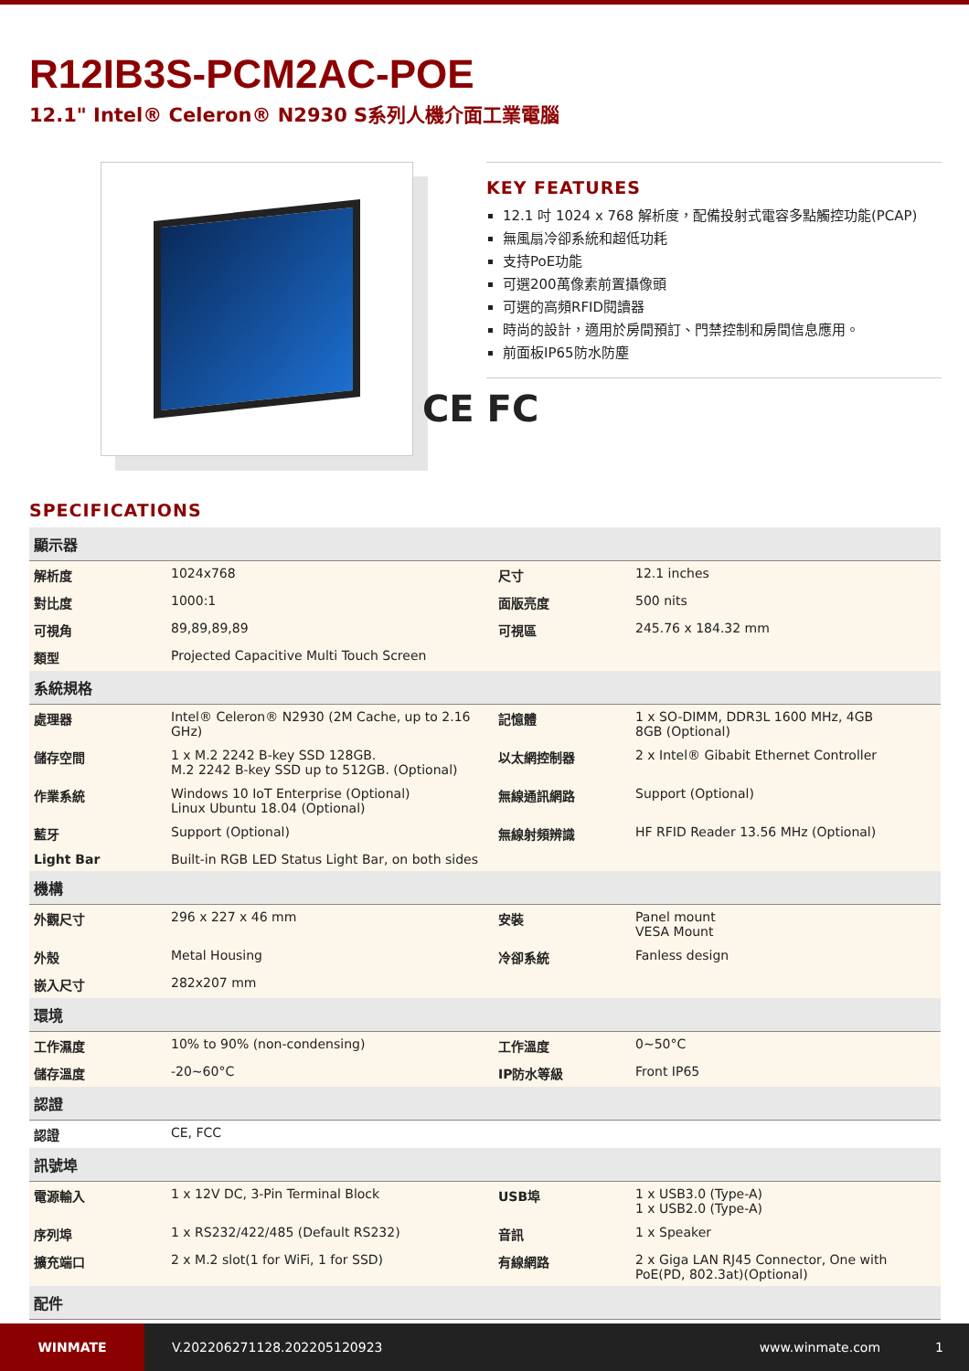R12IB3S-PCM2AC-POE
12.1" Intel® Celeron® N2930 S系列人機介面工業電腦
KEY FEATURES
12.1 吋 1024 x 768 解析度，配備投射式電容多點觸控功能(PCAP)
無風扇冷卻系統和超低功耗
支持PoE功能
可選200萬像素前置攝像頭
可選的高頻RFID閱讀器
時尚的設計，適用於房間預訂、門禁控制和房間信息應用。
前面板IP65防水防塵
CE FC
SPECIFICATIONS
| 顯示器 | | | |
| --- | --- | --- | --- |
| 解析度 | 1024x768 | 尺寸 | 12.1 inches |
| 對比度 | 1000:1 | 面版亮度 | 500 nits |
| 可視角 | 89,89,89,89 | 可視區 | 245.76 x 184.32 mm |
| 類型 | Projected Capacitive Multi Touch Screen | | |
| 系統規格 | | | |
| 處理器 | Intel® Celeron® N2930 (2M Cache, up to 2.16 GHz) | 記憶體 | 1 x SO-DIMM, DDR3L 1600 MHz, 4GB 8GB (Optional) |
| 儲存空間 | 1 x M.2 2242 B-key SSD 128GB. M.2 2242 B-key SSD up to 512GB. (Optional) | 以太網控制器 | 2 x Intel® Gibabit Ethernet Controller |
| 作業系統 | Windows 10 IoT Enterprise (Optional) Linux Ubuntu 18.04 (Optional) | 無線通訊網路 | Support (Optional) |
| 藍牙 | Support (Optional) | 無線射頻辨識 | HF RFID Reader 13.56 MHz (Optional) |
| Light Bar | Built-in RGB LED Status Light Bar, on both sides | | |
| 機構 | | | |
| 外觀尺寸 | 296 x 227 x 46 mm | 安裝 | Panel mount VESA Mount |
| 外殼 | Metal Housing | 冷卻系統 | Fanless design |
| 嵌入尺寸 | 282x207 mm | | |
| 環境 | | | |
| 工作濕度 | 10% to 90% (non-condensing) | 工作溫度 | 0~50°C |
| 儲存溫度 | -20~60°C | IP防水等級 | Front IP65 |
| 認證 | | | |
| 認證 | CE, FCC | | |
| 訊號埠 | | | |
| 電源輸入 | 1 x 12V DC, 3-Pin Terminal Block | USB埠 | 1 x USB3.0 (Type-A) 1 x USB2.0 (Type-A) |
| 序列埠 | 1 x RS232/422/485 (Default RS232) | 音訊 | 1 x Speaker |
| 擴充端口 | 2 x M.2 slot(1 for WiFi, 1 for SSD) | 有線網路 | 2 x Giga LAN RJ45 Connector, One with PoE(PD, 802.3at)(Optional) |
| 配件 | | | |
WINMATE
V.202206271128.202205120923 www.winmate.com 1